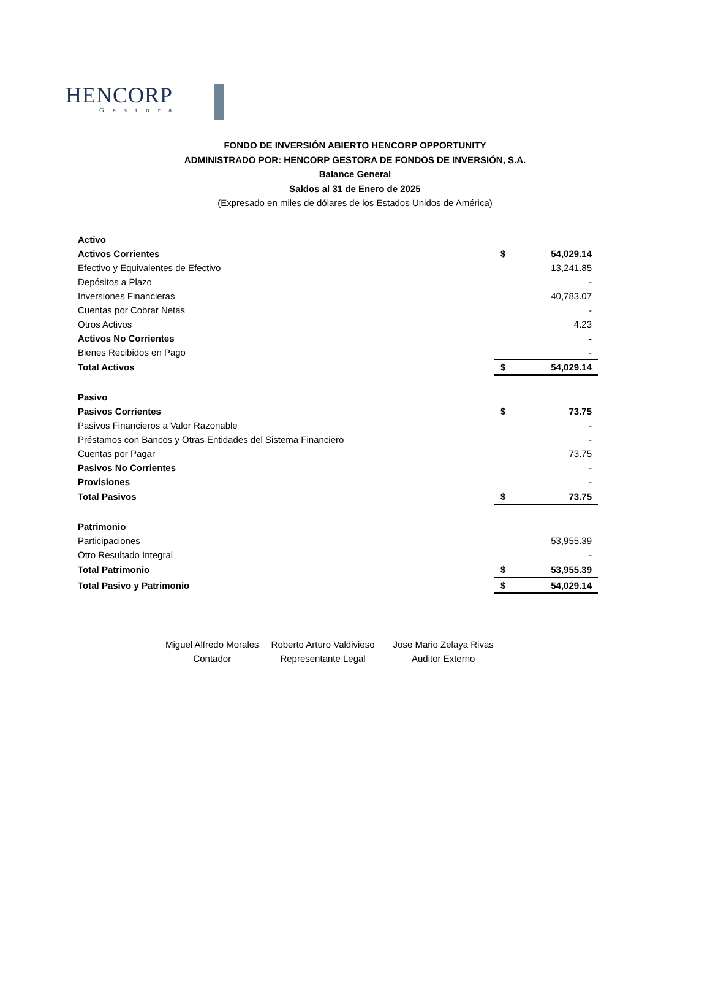HENCORP
Gestora
FONDO DE INVERSIÓN ABIERTO HENCORP OPPORTUNITY
ADMINISTRADO POR: HENCORP GESTORA DE FONDOS DE INVERSIÓN, S.A.
Balance General
Saldos al 31 de Enero de 2025
(Expresado en miles de dólares de los Estados Unidos de América)
| Activo | | |
| Activos Corrientes | $ | 54,029.14 |
| Efectivo y Equivalentes de Efectivo | | 13,241.85 |
| Depósitos a Plazo | | - |
| Inversiones Financieras | | 40,783.07 |
| Cuentas por Cobrar Netas | | - |
| Otros Activos | | 4.23 |
| Activos No Corrientes | | - |
| Bienes Recibidos en Pago | | - |
| Total Activos | $ | 54,029.14 |
| Pasivo | | |
| Pasivos Corrientes | $ | 73.75 |
| Pasivos Financieros a Valor Razonable | | - |
| Préstamos con Bancos y Otras Entidades del Sistema Financiero | | - |
| Cuentas por Pagar | | 73.75 |
| Pasivos No Corrientes | | - |
| Provisiones | | - |
| Total Pasivos | $ | 73.75 |
| Patrimonio | | |
| Participaciones | | 53,955.39 |
| Otro Resultado Integral | | - |
| Total Patrimonio | $ | 53,955.39 |
| Total Pasivo y Patrimonio | $ | 54,029.14 |
Miguel Alfredo Morales
Contador
Roberto Arturo Valdivieso
Representante Legal
Jose Mario Zelaya Rivas
Auditor Externo